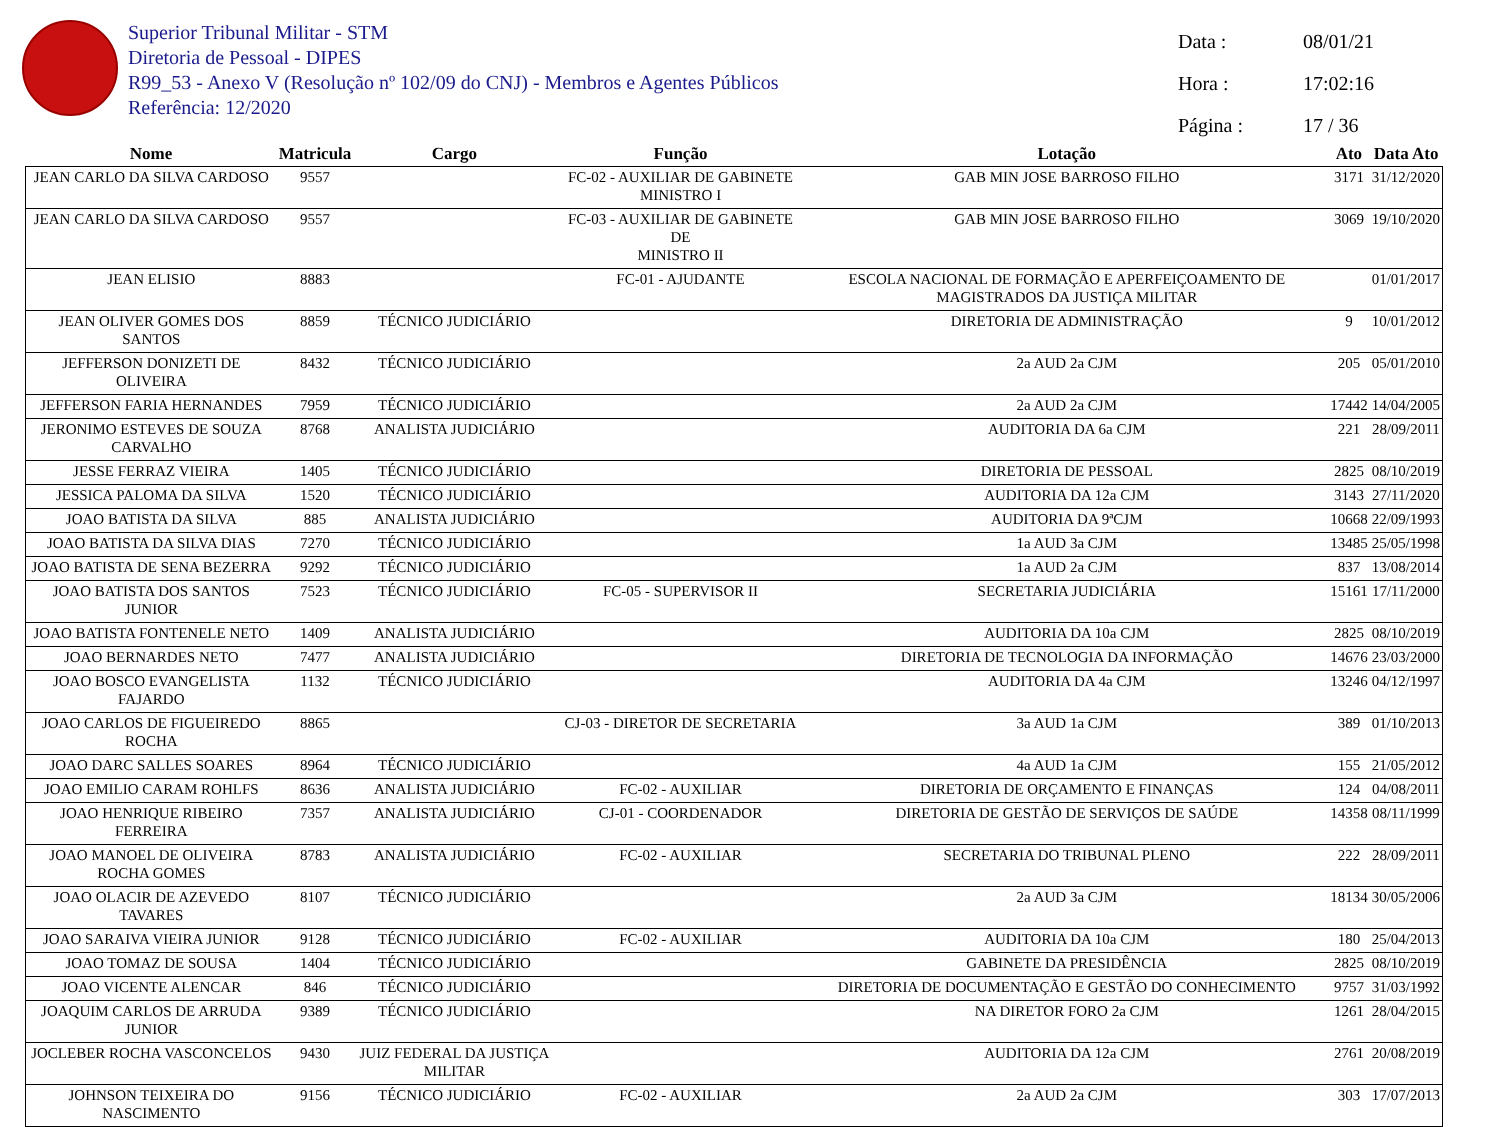Superior Tribunal Militar - STM
Diretoria de Pessoal - DIPES
R99_53 - Anexo V (Resolução nº 102/09 do CNJ) - Membros e Agentes Públicos
Referência: 12/2020
Data : 08/01/21
Hora : 17:02:16
Página : 17 / 36
| Nome | Matricula | Cargo | Função | Lotação | Ato | Data Ato |
| --- | --- | --- | --- | --- | --- | --- |
| JEAN CARLO DA SILVA CARDOSO | 9557 | | FC-02 - AUXILIAR DE GABINETE MINISTRO I | GAB MIN JOSE BARROSO FILHO | 3171 | 31/12/2020 |
| JEAN CARLO DA SILVA CARDOSO | 9557 | | FC-03 - AUXILIAR DE GABINETE DE MINISTRO II | GAB MIN JOSE BARROSO FILHO | 3069 | 19/10/2020 |
| JEAN ELISIO | 8883 | | FC-01 - AJUDANTE | ESCOLA NACIONAL DE FORMAÇÃO E APERFEIÇOAMENTO DE MAGISTRADOS DA JUSTIÇA MILITAR | | 01/01/2017 |
| JEAN OLIVER GOMES DOS SANTOS | 8859 | TÉCNICO JUDICIÁRIO | | DIRETORIA DE ADMINISTRAÇÃO | 9 | 10/01/2012 |
| JEFFERSON DONIZETI DE OLIVEIRA | 8432 | TÉCNICO JUDICIÁRIO | | 2a AUD 2a CJM | 205 | 05/01/2010 |
| JEFFERSON FARIA HERNANDES | 7959 | TÉCNICO JUDICIÁRIO | | 2a AUD 2a CJM | 17442 | 14/04/2005 |
| JERONIMO ESTEVES DE SOUZA CARVALHO | 8768 | ANALISTA JUDICIÁRIO | | AUDITORIA DA 6a CJM | 221 | 28/09/2011 |
| JESSE FERRAZ VIEIRA | 1405 | TÉCNICO JUDICIÁRIO | | DIRETORIA DE PESSOAL | 2825 | 08/10/2019 |
| JESSICA PALOMA DA SILVA | 1520 | TÉCNICO JUDICIÁRIO | | AUDITORIA DA 12a CJM | 3143 | 27/11/2020 |
| JOAO BATISTA DA SILVA | 885 | ANALISTA JUDICIÁRIO | | AUDITORIA DA 9ªCJM | 10668 | 22/09/1993 |
| JOAO BATISTA DA SILVA DIAS | 7270 | TÉCNICO JUDICIÁRIO | | 1a AUD 3a CJM | 13485 | 25/05/1998 |
| JOAO BATISTA DE SENA BEZERRA | 9292 | TÉCNICO JUDICIÁRIO | | 1a AUD 2a CJM | 837 | 13/08/2014 |
| JOAO BATISTA DOS SANTOS JUNIOR | 7523 | TÉCNICO JUDICIÁRIO | FC-05 - SUPERVISOR II | SECRETARIA JUDICIÁRIA | 15161 | 17/11/2000 |
| JOAO BATISTA FONTENELE NETO | 1409 | ANALISTA JUDICIÁRIO | | AUDITORIA DA 10a CJM | 2825 | 08/10/2019 |
| JOAO BERNARDES NETO | 7477 | ANALISTA JUDICIÁRIO | | DIRETORIA DE TECNOLOGIA DA INFORMAÇÃO | 14676 | 23/03/2000 |
| JOAO BOSCO EVANGELISTA FAJARDO | 1132 | TÉCNICO JUDICIÁRIO | | AUDITORIA DA 4a CJM | 13246 | 04/12/1997 |
| JOAO CARLOS DE FIGUEIREDO ROCHA | 8865 | | CJ-03 - DIRETOR DE SECRETARIA | 3a AUD 1a CJM | 389 | 01/10/2013 |
| JOAO DARC SALLES SOARES | 8964 | TÉCNICO JUDICIÁRIO | | 4a AUD 1a CJM | 155 | 21/05/2012 |
| JOAO EMILIO CARAM ROHLFS | 8636 | ANALISTA JUDICIÁRIO | FC-02 - AUXILIAR | DIRETORIA DE ORÇAMENTO E FINANÇAS | 124 | 04/08/2011 |
| JOAO HENRIQUE RIBEIRO FERREIRA | 7357 | ANALISTA JUDICIÁRIO | CJ-01 - COORDENADOR | DIRETORIA DE GESTÃO DE SERVIÇOS DE SAÚDE | 14358 | 08/11/1999 |
| JOAO MANOEL DE OLIVEIRA ROCHA GOMES | 8783 | ANALISTA JUDICIÁRIO | FC-02 - AUXILIAR | SECRETARIA DO TRIBUNAL PLENO | 222 | 28/09/2011 |
| JOAO OLACIR DE AZEVEDO TAVARES | 8107 | TÉCNICO JUDICIÁRIO | | 2a AUD 3a CJM | 18134 | 30/05/2006 |
| JOAO SARAIVA VIEIRA JUNIOR | 9128 | TÉCNICO JUDICIÁRIO | FC-02 - AUXILIAR | AUDITORIA DA 10a CJM | 180 | 25/04/2013 |
| JOAO TOMAZ DE SOUSA | 1404 | TÉCNICO JUDICIÁRIO | | GABINETE DA PRESIDÊNCIA | 2825 | 08/10/2019 |
| JOAO VICENTE ALENCAR | 846 | TÉCNICO JUDICIÁRIO | | DIRETORIA DE DOCUMENTAÇÃO E GESTÃO DO CONHECIMENTO | 9757 | 31/03/1992 |
| JOAQUIM CARLOS DE ARRUDA JUNIOR | 9389 | TÉCNICO JUDICIÁRIO | | NA DIRETOR FORO 2a CJM | 1261 | 28/04/2015 |
| JOCLEBER ROCHA VASCONCELOS | 9430 | JUIZ FEDERAL DA JUSTIÇA MILITAR | | AUDITORIA DA 12a CJM | 2761 | 20/08/2019 |
| JOHNSON TEIXEIRA DO NASCIMENTO | 9156 | TÉCNICO JUDICIÁRIO | FC-02 - AUXILIAR | 2a AUD 2a CJM | 303 | 17/07/2013 |